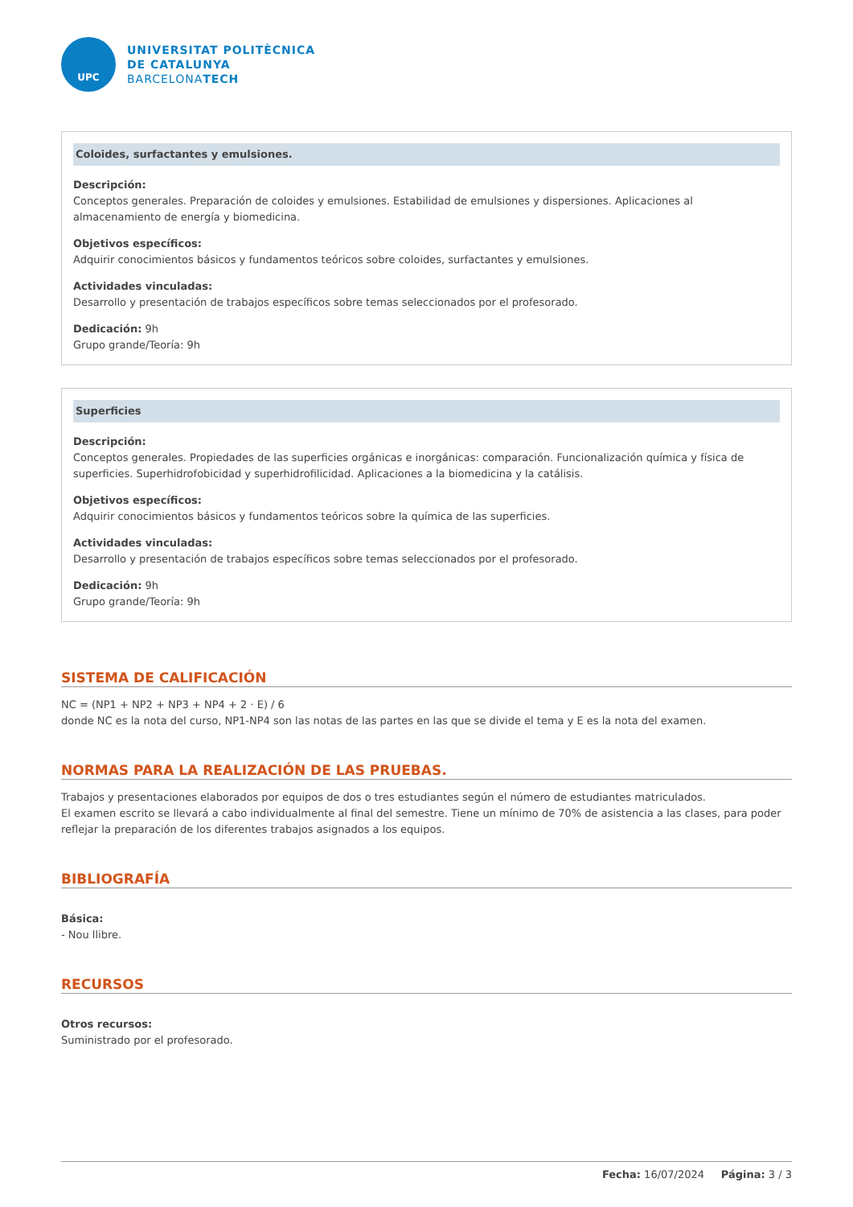UPC
UNIVERSITAT POLITÈCNICA
DE CATALUNYA
BARCELONATECH
Coloides, surfactantes y emulsiones.
Descripción:
Conceptos generales. Preparación de coloides y emulsiones. Estabilidad de emulsiones y dispersiones. Aplicaciones al almacenamiento de energía y biomedicina.
Objetivos específicos:
Adquirir conocimientos básicos y fundamentos teóricos sobre coloides, surfactantes y emulsiones.
Actividades vinculadas:
Desarrollo y presentación de trabajos específicos sobre temas seleccionados por el profesorado.
Dedicación: 9h
Grupo grande/Teoría: 9h
Superficies
Descripción:
Conceptos generales. Propiedades de las superficies orgánicas e inorgánicas: comparación. Funcionalización química y física de superficies. Superhidrofobicidad y superhidrofilicidad. Aplicaciones a la biomedicina y la catálisis.
Objetivos específicos:
Adquirir conocimientos básicos y fundamentos teóricos sobre la química de las superficies.
Actividades vinculadas:
Desarrollo y presentación de trabajos específicos sobre temas seleccionados por el profesorado.
Dedicación: 9h
Grupo grande/Teoría: 9h
SISTEMA DE CALIFICACIÓN
NC = (NP1 + NP2 + NP3 + NP4 + 2 · E) / 6
donde NC es la nota del curso, NP1-NP4 son las notas de las partes en las que se divide el tema y E es la nota del examen.
NORMAS PARA LA REALIZACIÓN DE LAS PRUEBAS.
Trabajos y presentaciones elaborados por equipos de dos o tres estudiantes según el número de estudiantes matriculados.
El examen escrito se llevará a cabo individualmente al final del semestre. Tiene un mínimo de 70% de asistencia a las clases, para poder reflejar la preparación de los diferentes trabajos asignados a los equipos.
BIBLIOGRAFÍA
Básica:
- Nou llibre.
RECURSOS
Otros recursos:
Suministrado por el profesorado.
Fecha: 16/07/2024 Página: 3 / 3